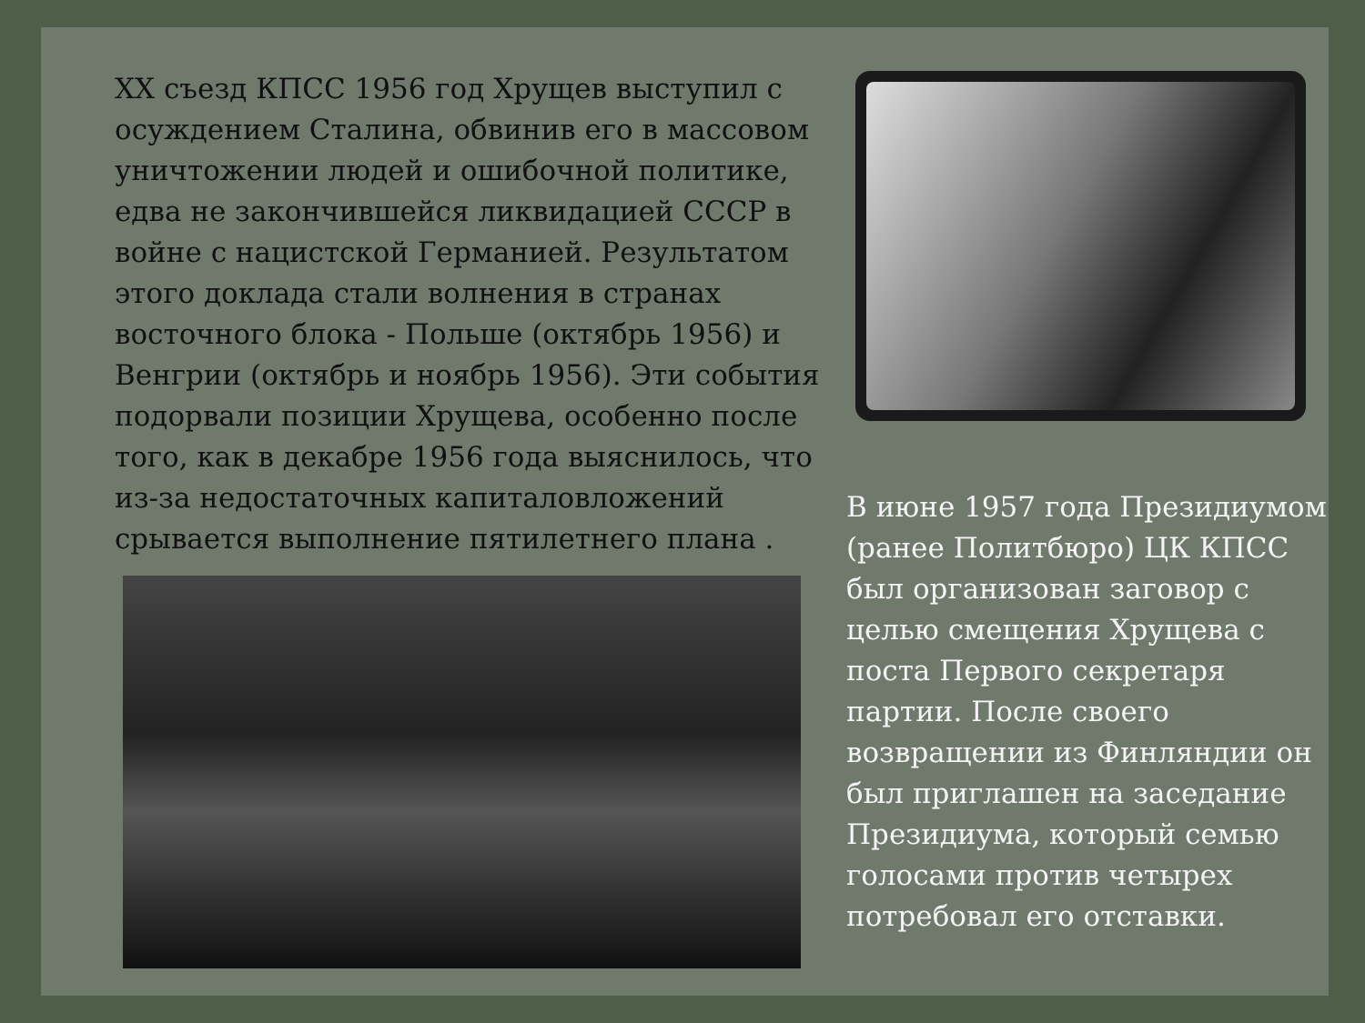XX съезд КПСС 1956 год Хрущев выступил с осуждением Сталина, обвинив его в массовом уничтожении людей и ошибочной политике, едва не закончившейся ликвидацией СССР в войне с нацистской Германией. Результатом этого доклада стали волнения в странах восточного блока - Польше (октябрь 1956) и Венгрии (октябрь и ноябрь 1956). Эти события подорвали позиции Хрущева, особенно после того, как в декабре 1956 года выяснилось, что из-за недостаточных капиталовложений срывается выполнение пятилетнего плана .
В июне 1957 года Президиумом (ранее Политбюро) ЦК КПСС был организован заговор с целью смещения Хрущева с поста Первого секретаря партии. После своего возвращении из Финляндии он был приглашен на заседание Президиума, который семью голосами против четырех потребовал его отставки.